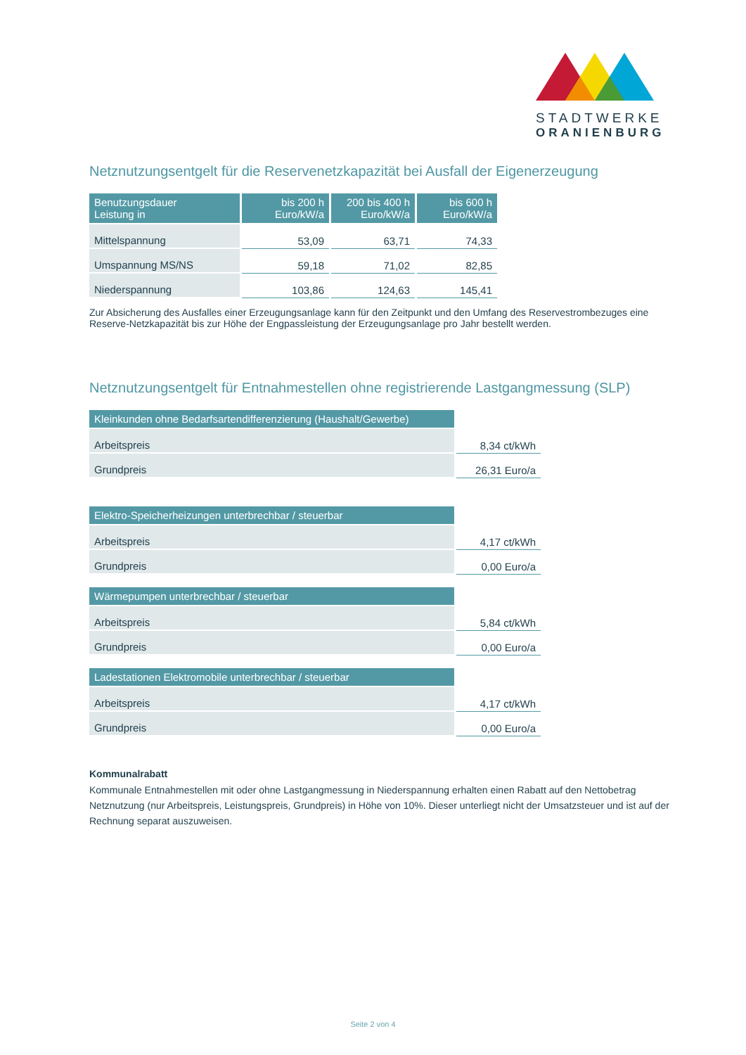STADTWERKE
ORANIENBURG
Netznutzungsentgelt für die Reservenetzkapazität bei Ausfall der Eigenerzeugung
| Benutzungsdauer Leistung in | bis 200 h Euro/kW/a | 200 bis 400 h Euro/kW/a | bis 600 h Euro/kW/a |
| --- | --- | --- | --- |
| Mittelspannung | 53,09 | 63,71 | 74,33 |
| Umspannung MS/NS | 59,18 | 71,02 | 82,85 |
| Niederspannung | 103,86 | 124,63 | 145,41 |
Zur Absicherung des Ausfalles einer Erzeugungsanlage kann für den Zeitpunkt und den Umfang des Reservestrombezuges eine Reserve-Netzkapazität bis zur Höhe der Engpassleistung der Erzeugungsanlage pro Jahr bestellt werden.
Netznutzungsentgelt für Entnahmestellen ohne registrierende Lastgangmessung (SLP)
| Kleinkunden ohne Bedarfsartendifferenzierung (Haushalt/Gewerbe) | |
| Arbeitspreis | 8,34 ct/kWh |
| Grundpreis | 26,31 Euro/a |
| Elektro-Speicherheizungen unterbrechbar / steuerbar | |
| Arbeitspreis | 4,17 ct/kWh |
| Grundpreis | 0,00 Euro/a |
| Wärmepumpen unterbrechbar / steuerbar | |
| Arbeitspreis | 5,84 ct/kWh |
| Grundpreis | 0,00 Euro/a |
| Ladestationen Elektromobile unterbrechbar / steuerbar | |
| Arbeitspreis | 4,17 ct/kWh |
| Grundpreis | 0,00 Euro/a |
Kommunalrabatt
Kommunale Entnahmestellen mit oder ohne Lastgangmessung in Niederspannung erhalten einen Rabatt auf den Nettobetrag Netznutzung (nur Arbeitspreis, Leistungspreis, Grundpreis) in Höhe von 10%. Dieser unterliegt nicht der Umsatzsteuer und ist auf der Rechnung separat auszuweisen.
Seite 2 von 4